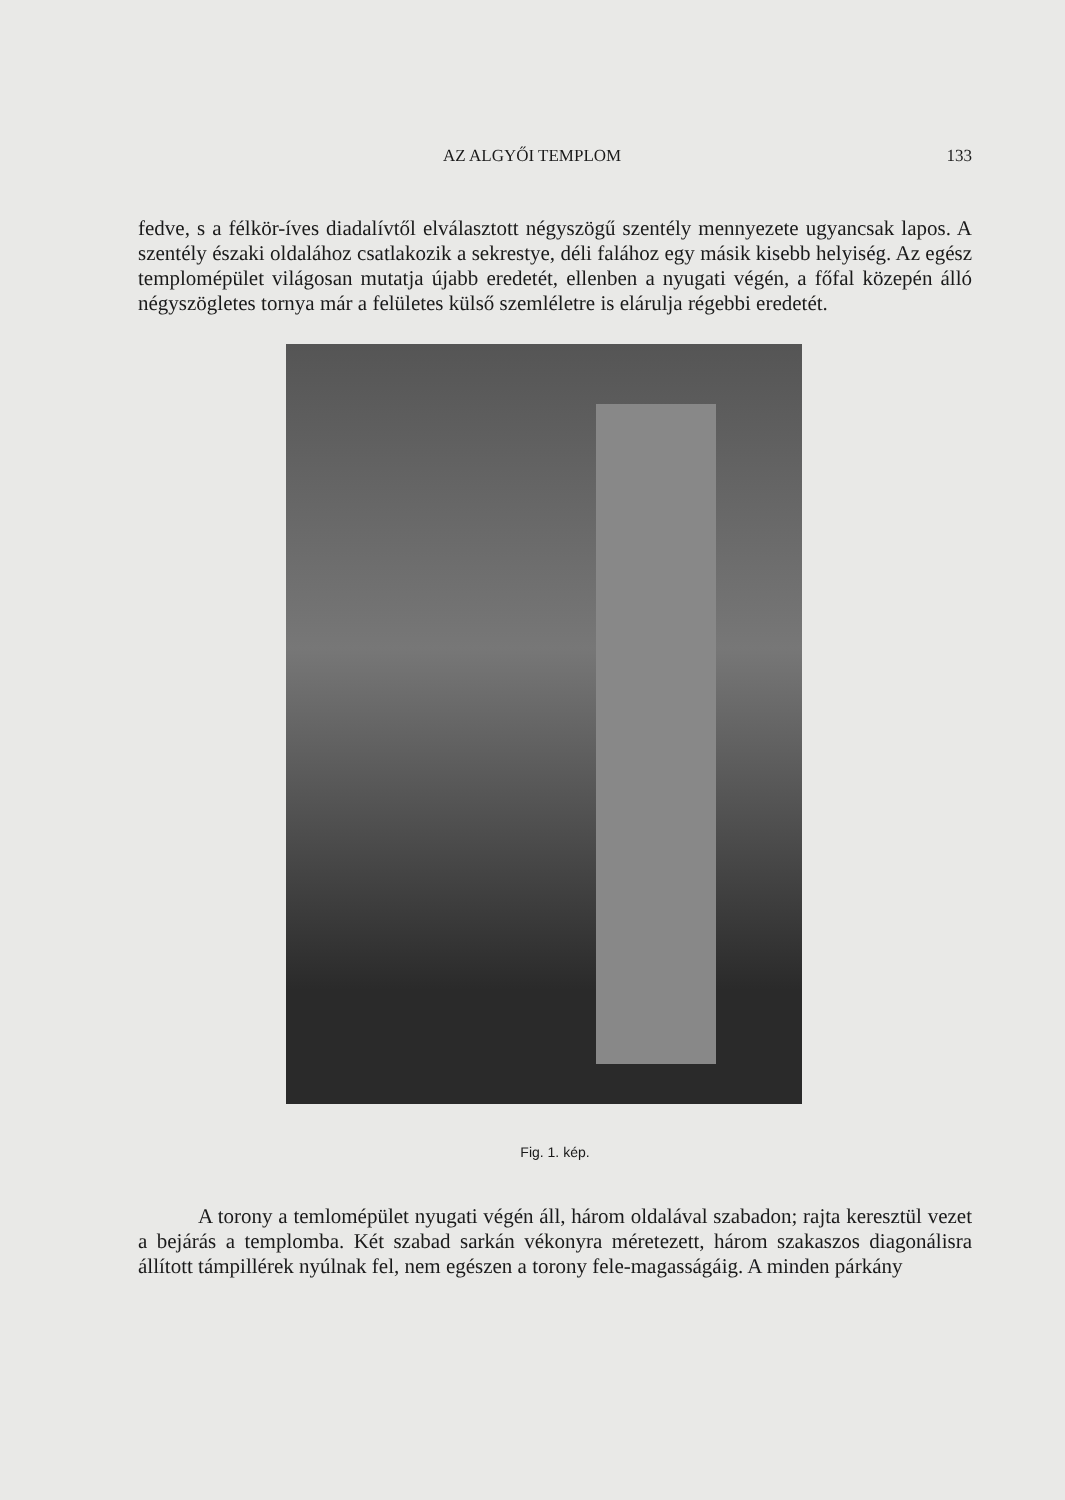AZ ALGYŐI TEMPLOM 133
fedve, s a félkör-íves diadalívtől elválasztott négyszögű szentély mennyezete ugyancsak lapos. A szentély északi oldalához csatlakozik a sekrestye, déli falához egy másik kisebb helyiség. Az egész templomépület világosan mutatja újabb eredetét, ellenben a nyugati végén, a főfal közepén álló négyszögletes tornya már a felületes külső szemléletre is elárulja régebbi eredetét.
Fig. 1. kép.
A torony a temlomépület nyugati végén áll, három oldalával szabadon; rajta keresztül vezet a bejárás a templomba. Két szabad sarkán vékonyra méretezett, három szakaszos diagonálisra állított támpillérek nyúlnak fel, nem egészen a torony fele-magasságáig. A minden párkány